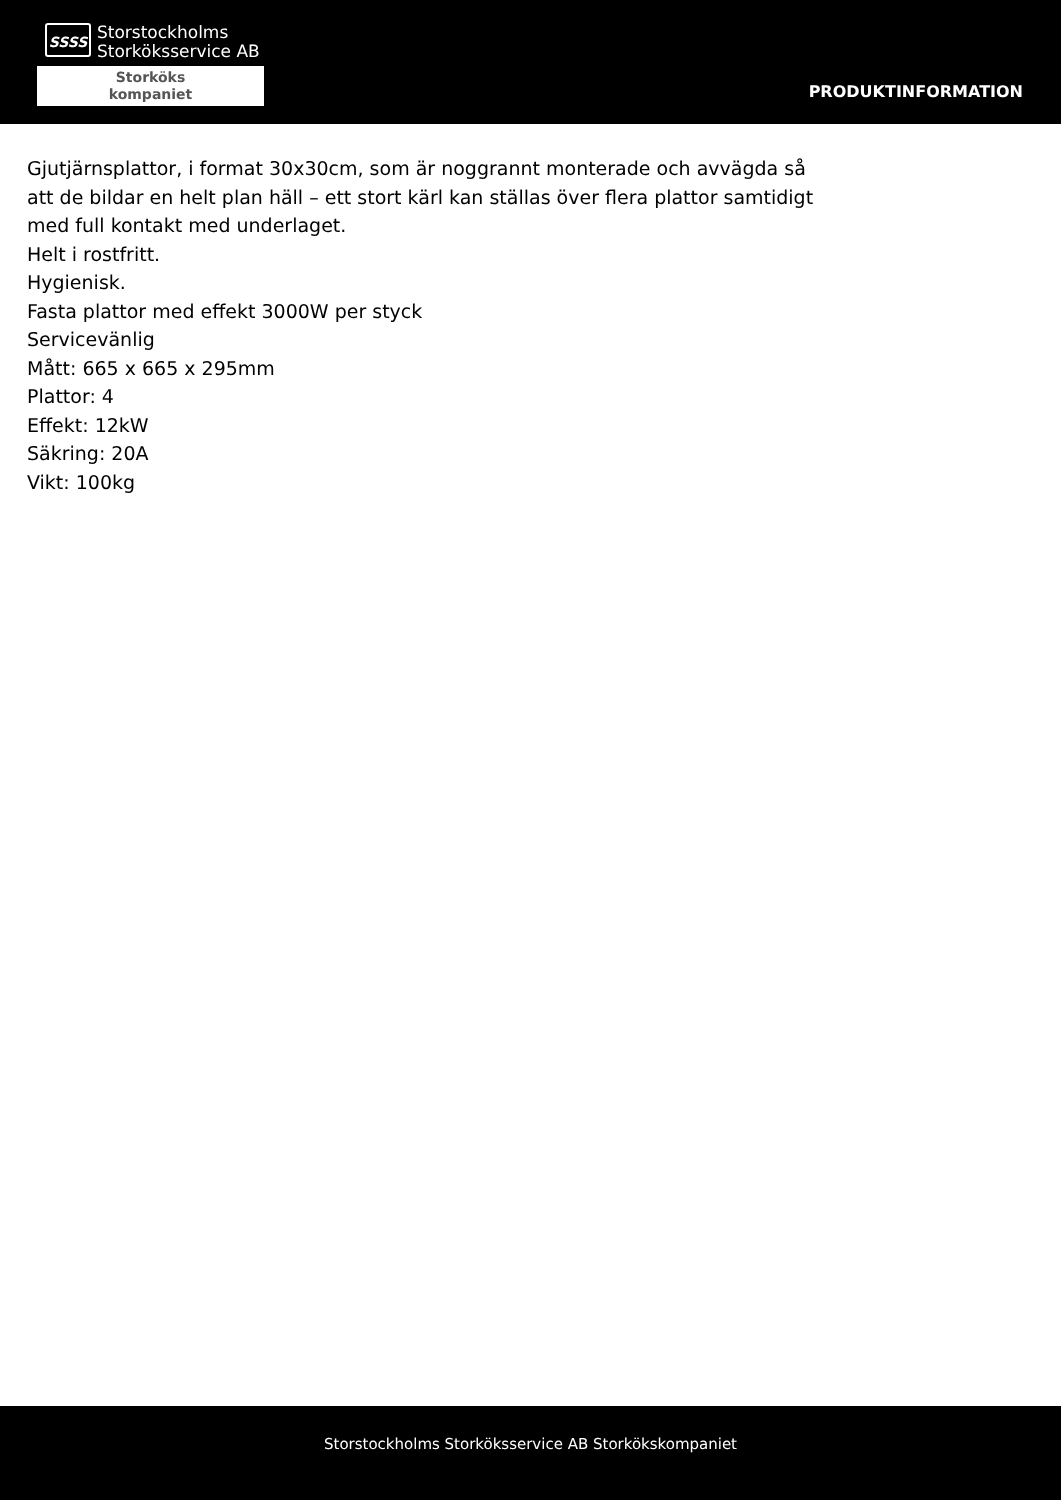SSSS
Storstockholms
Storköksservice AB
Storköks
kompaniet
PRODUKTINFORMATION
Gjutjärnsplattor, i format 30x30cm, som är noggrannt monterade och avvägda så att de bildar en helt plan häll – ett stort kärl kan ställas över flera plattor samtidigt med full kontakt med underlaget.
Helt i rostfritt.
Hygienisk.
Fasta plattor med effekt 3000W per styck
Servicevänlig
Mått: 665 x 665 x 295mm
Plattor: 4
Effekt: 12kW
Säkring: 20A
Vikt: 100kg
Storstockholms Storköksservice AB Storkökskompaniet